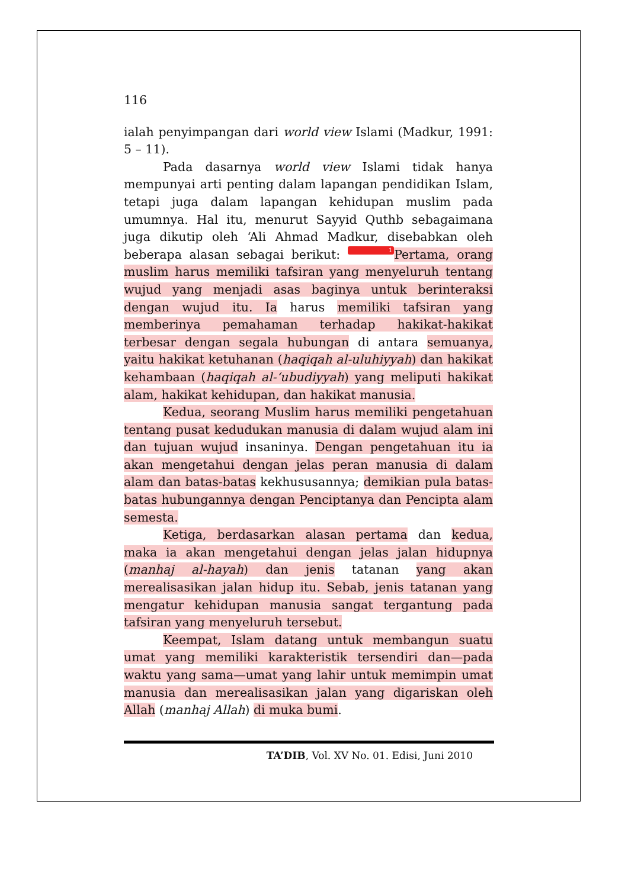116
ialah penyimpangan dari world view Islami (Madkur, 1991: 5 – 11).
Pada dasarnya world view Islami tidak hanya mempunyai arti penting dalam lapangan pendidikan Islam, tetapi juga dalam lapangan kehidupan muslim pada umumnya. Hal itu, menurut Sayyid Quthb sebagaimana juga dikutip oleh ‘Ali Ahmad Madkur, disebabkan oleh beberapa alasan sebagai berikut: 1 Pertama, orang muslim harus memiliki tafsiran yang menyeluruh tentang wujud yang menjadi asas baginya untuk berinteraksi dengan wujud itu. Ia harus memiliki tafsiran yang memberinya pemahaman terhadap hakikat-hakikat terbesar dengan segala hubungan di antara semuanya, yaitu hakikat ketuhanan (haqiqah al-uluhiyyah) dan hakikat kehambaan (haqiqah al-‘ubudiyyah) yang meliputi hakikat alam, hakikat kehidupan, dan hakikat manusia.
Kedua, seorang Muslim harus memiliki pengetahuan tentang pusat kedudukan manusia di dalam wujud alam ini dan tujuan wujud insaninya. Dengan pengetahuan itu ia akan mengetahui dengan jelas peran manusia di dalam alam dan batas-batas kekhususannya; demikian pula batas-batas hubungannya dengan Penciptanya dan Pencipta alam semesta.
Ketiga, berdasarkan alasan pertama dan kedua, maka ia akan mengetahui dengan jelas jalan hidupnya (manhaj al-hayah) dan jenis tatanan yang akan merealisasikan jalan hidup itu. Sebab, jenis tatanan yang mengatur kehidupan manusia sangat tergantung pada tafsiran yang menyeluruh tersebut.
Keempat, Islam datang untuk membangun suatu umat yang memiliki karakteristik tersendiri dan—pada waktu yang sama—umat yang lahir untuk memimpin umat manusia dan merealisasikan jalan yang digariskan oleh Allah (manhaj Allah) di muka bumi.
TA’DIB, Vol. XV No. 01. Edisi, Juni 2010